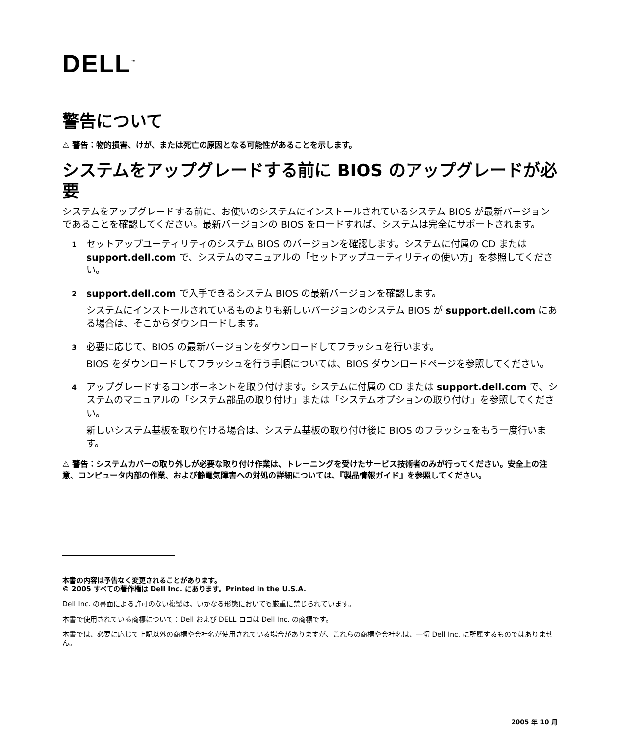DELL<sup>™</sup>
警告について
⚠ 警告：物的損害、けが、または死亡の原因となる可能性があることを示します。
システムをアップグレードする前に BIOS のアップグレードが必要
システムをアップグレードする前に、お使いのシステムにインストールされているシステム BIOS が最新バージョンであることを確認してください。最新バージョンの BIOS をロードすれば、システムは完全にサポートされます。
1
セットアップユーティリティのシステム BIOS のバージョンを確認します。システムに付属の CD または support.dell.com で、システムのマニュアルの「セットアップユーティリティの使い方」を参照してください。
2
support.dell.com で入手できるシステム BIOS の最新バージョンを確認します。
システムにインストールされているものよりも新しいバージョンのシステム BIOS が support.dell.com にある場合は、そこからダウンロードします。
3
必要に応じて、BIOS の最新バージョンをダウンロードしてフラッシュを行います。
BIOS をダウンロードしてフラッシュを行う手順については、BIOS ダウンロードページを参照してください。
4
アップグレードするコンポーネントを取り付けます。システムに付属の CD または support.dell.com で、システムのマニュアルの「システム部品の取り付け」または「システムオプションの取り付け」を参照してください。
新しいシステム基板を取り付ける場合は、システム基板の取り付け後に BIOS のフラッシュをもう一度行います。
⚠ 警告：システムカバーの取り外しが必要な取り付け作業は、トレーニングを受けたサービス技術者のみが行ってください。安全上の注意、コンピュータ内部の作業、および静電気障害への対処の詳細については、『製品情報ガイド』を参照してください。
本書の内容は予告なく変更されることがあります。
© 2005 すべての著作権は Dell Inc. にあります。Printed in the U.S.A.
Dell Inc. の書面による許可のない複製は、いかなる形態においても厳重に禁じられています。
本書で使用されている商標について：Dell および DELL ロゴは Dell Inc. の商標です。
本書では、必要に応じて上記以外の商標や会社名が使用されている場合がありますが、これらの商標や会社名は、一切 Dell Inc. に所属するものではありません。
2005 年 10 月